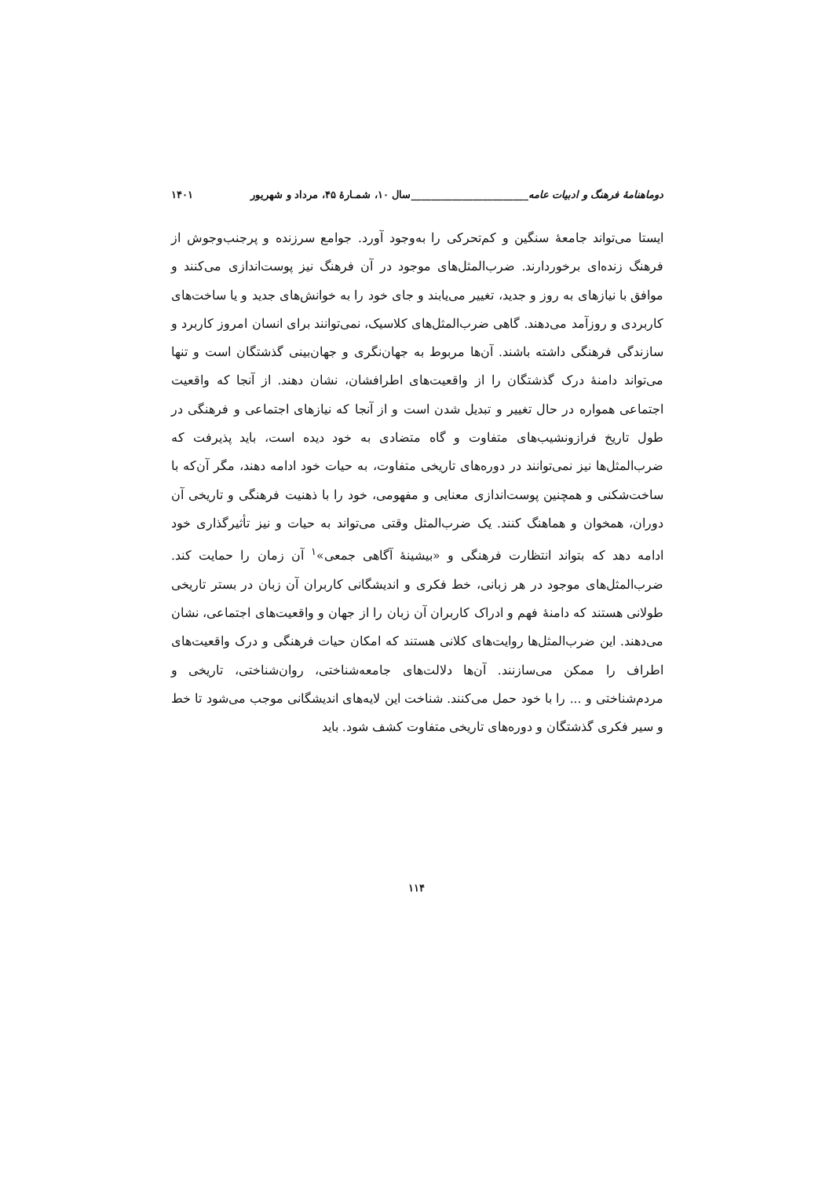دوماهنامهٔ فرهنگ و ادبیات عامه_______________________سال ۱۰، شمـارهٔ ۴۵، مرداد و شهریور ۱۴۰۱
ایستا می‌تواند جامعهٔ سنگین و کم‌تحرکی را به‌وجود آورد. جوامع سرزنده و پرجنب‌وجوش از فرهنگ زنده‌ای برخوردارند. ضرب‌المثل‌های موجود در آن فرهنگ نیز پوست‌اندازی می‌کنند و موافق با نیازهای به روز و جدید، تغییر می‌یابند و جای خود را به خوانش‌های جدید و یا ساخت‌های کاربردی و روزآمد می‌دهند. گاهی ضرب‌المثل‌های کلاسیک، نمی‌توانند برای انسان امروز کاربرد و سازندگی فرهنگی داشته باشند. آن‌ها مربوط به جهان‌نگری و جهان‌بینی گذشتگان است و تنها می‌تواند دامنهٔ درک گذشتگان را از واقعیت‌های اطرافشان، نشان دهند. از آنجا که واقعیت اجتماعی همواره در حال تغییر و تبدیل شدن است و از آنجا که نیازهای اجتماعی و فرهنگی در طول تاریخ فرازونشیب‌های متفاوت و گاه متضادی به خود دیده است، باید پذیرفت که ضرب‌المثل‌ها نیز نمی‌توانند در دوره‌های تاریخی متفاوت، به حیات خود ادامه دهند، مگر آن‌که با ساخت‌شکنی و همچنین پوست‌اندازی معنایی و مفهومی، خود را با ذهنیت فرهنگی و تاریخی آن دوران، همخوان و هماهنگ کنند. یک ضرب‌المثل وقتی می‌تواند به حیات و نیز تأثیرگذاری خود ادامه دهد که بتواند انتظارت فرهنگی و «بیشینهٔ آگاهی جمعی»<sup>۱</sup> آن زمان را حمایت کند. ضرب‌المثل‌های موجود در هر زبانی، خط فکری و اندیشگانی کاربران آن زبان در بستر تاریخی طولانی هستند که دامنهٔ فهم و ادراک کاربران آن زبان را از جهان و واقعیت‌های اجتماعی، نشان می‌دهند. این ضرب‌المثل‌ها روایت‌های کلانی هستند که امکان حیات فرهنگی و درک واقعیت‌های اطراف را ممکن می‌سازنند. آن‌ها دلالت‌های جامعه‌شناختی، روان‌شناختی، تاریخی و مردم‌شناختی و ... را با خود حمل می‌کنند. شناخت این لایه‌های اندیشگانی موجب می‌شود تا خط و سیر فکری گذشتگان و دوره‌های تاریخی متفاوت کشف شود. باید
۱۱۴